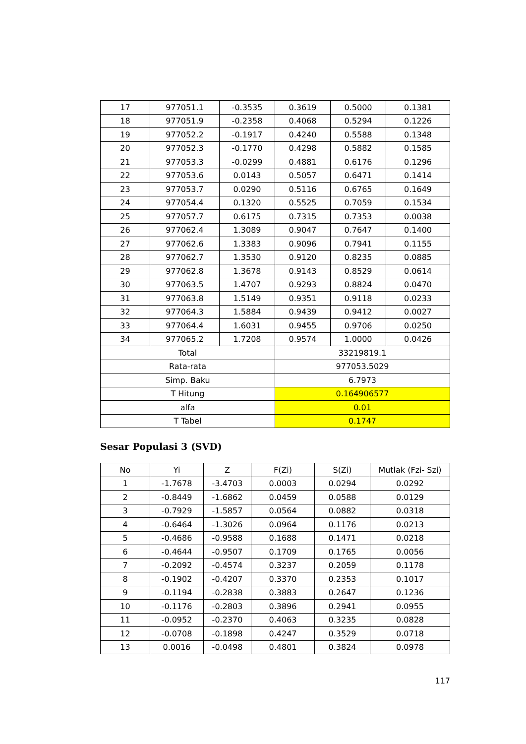| 17 | 977051.1 | -0.3535 | 0.3619 | 0.5000 | 0.1381 |
| 18 | 977051.9 | -0.2358 | 0.4068 | 0.5294 | 0.1226 |
| 19 | 977052.2 | -0.1917 | 0.4240 | 0.5588 | 0.1348 |
| 20 | 977052.3 | -0.1770 | 0.4298 | 0.5882 | 0.1585 |
| 21 | 977053.3 | -0.0299 | 0.4881 | 0.6176 | 0.1296 |
| 22 | 977053.6 | 0.0143 | 0.5057 | 0.6471 | 0.1414 |
| 23 | 977053.7 | 0.0290 | 0.5116 | 0.6765 | 0.1649 |
| 24 | 977054.4 | 0.1320 | 0.5525 | 0.7059 | 0.1534 |
| 25 | 977057.7 | 0.6175 | 0.7315 | 0.7353 | 0.0038 |
| 26 | 977062.4 | 1.3089 | 0.9047 | 0.7647 | 0.1400 |
| 27 | 977062.6 | 1.3383 | 0.9096 | 0.7941 | 0.1155 |
| 28 | 977062.7 | 1.3530 | 0.9120 | 0.8235 | 0.0885 |
| 29 | 977062.8 | 1.3678 | 0.9143 | 0.8529 | 0.0614 |
| 30 | 977063.5 | 1.4707 | 0.9293 | 0.8824 | 0.0470 |
| 31 | 977063.8 | 1.5149 | 0.9351 | 0.9118 | 0.0233 |
| 32 | 977064.3 | 1.5884 | 0.9439 | 0.9412 | 0.0027 |
| 33 | 977064.4 | 1.6031 | 0.9455 | 0.9706 | 0.0250 |
| 34 | 977065.2 | 1.7208 | 0.9574 | 1.0000 | 0.0426 |
| Total | | | 33219819.1 | | |
| Rata-rata | | | 977053.5029 | | |
| Simp. Baku | | | 6.7973 | | |
| T Hitung | | | 0.164906577 | | |
| alfa | | | 0.01 | | |
| T Tabel | | | 0.1747 | | |
Sesar Populasi 3 (SVD)
| No | Yi | Z | F(Zi) | S(Zi) | Mutlak (Fzi- Szi) |
| --- | --- | --- | --- | --- | --- |
| 1 | -1.7678 | -3.4703 | 0.0003 | 0.0294 | 0.0292 |
| 2 | -0.8449 | -1.6862 | 0.0459 | 0.0588 | 0.0129 |
| 3 | -0.7929 | -1.5857 | 0.0564 | 0.0882 | 0.0318 |
| 4 | -0.6464 | -1.3026 | 0.0964 | 0.1176 | 0.0213 |
| 5 | -0.4686 | -0.9588 | 0.1688 | 0.1471 | 0.0218 |
| 6 | -0.4644 | -0.9507 | 0.1709 | 0.1765 | 0.0056 |
| 7 | -0.2092 | -0.4574 | 0.3237 | 0.2059 | 0.1178 |
| 8 | -0.1902 | -0.4207 | 0.3370 | 0.2353 | 0.1017 |
| 9 | -0.1194 | -0.2838 | 0.3883 | 0.2647 | 0.1236 |
| 10 | -0.1176 | -0.2803 | 0.3896 | 0.2941 | 0.0955 |
| 11 | -0.0952 | -0.2370 | 0.4063 | 0.3235 | 0.0828 |
| 12 | -0.0708 | -0.1898 | 0.4247 | 0.3529 | 0.0718 |
| 13 | 0.0016 | -0.0498 | 0.4801 | 0.3824 | 0.0978 |
117